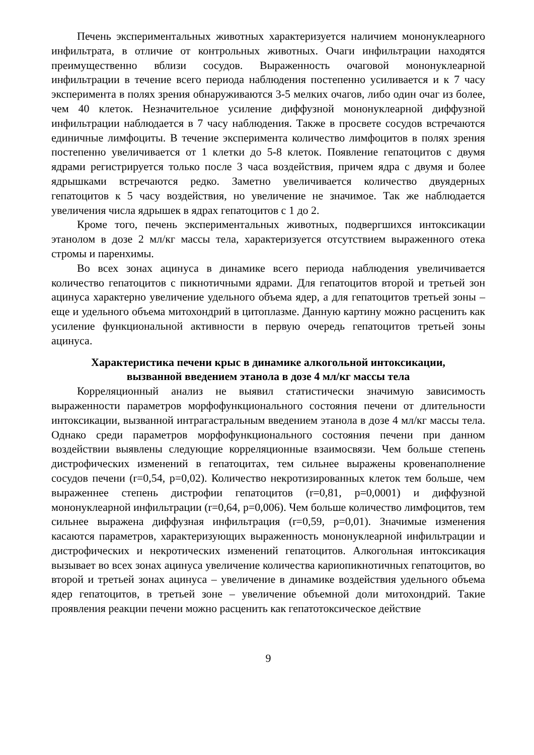Печень экспериментальных животных характеризуется наличием мононуклеарного инфильтрата, в отличие от контрольных животных. Очаги инфильтрации находятся преимущественно вблизи сосудов. Выраженность очаговой мононуклеарной инфильтрации в течение всего периода наблюдения постепенно усиливается и к 7 часу эксперимента в полях зрения обнаруживаются 3-5 мелких очагов, либо один очаг из более, чем 40 клеток. Незначительное усиление диффузной мононуклеарной диффузной инфильтрации наблюдается в 7 часу наблюдения. Также в просвете сосудов встречаются единичные лимфоциты. В течение эксперимента количество лимфоцитов в полях зрения постепенно увеличивается от 1 клетки до 5-8 клеток. Появление гепатоцитов с двумя ядрами регистрируется только после 3 часа воздействия, причем ядра с двумя и более ядрышками встречаются редко. Заметно увеличивается количество двуядерных гепатоцитов к 5 часу воздействия, но увеличение не значимое. Так же наблюдается увеличения числа ядрышек в ядрах гепатоцитов с 1 до 2.
Кроме того, печень экспериментальных животных, подвергшихся интоксикации этанолом в дозе 2 мл/кг массы тела, характеризуется отсутствием выраженного отека стромы и паренхимы.
Во всех зонах ацинуса в динамике всего периода наблюдения увеличивается количество гепатоцитов с пикнотичными ядрами. Для гепатоцитов второй и третьей зон ацинуса характерно увеличение удельного объема ядер, а для гепатоцитов третьей зоны – еще и удельного объема митохондрий в цитоплазме. Данную картину можно расценить как усиление функциональной активности в первую очередь гепатоцитов третьей зоны ацинуса.
Характеристика печени крыс в динамике алкогольной интоксикации,
вызванной введением этанола в дозе 4 мл/кг массы тела
Корреляционный анализ не выявил статистически значимую зависимость выраженности параметров морфофункционального состояния печени от длительности интоксикации, вызванной интрагастральным введением этанола в дозе 4 мл/кг массы тела. Однако среди параметров морфофункционального состояния печени при данном воздействии выявлены следующие корреляционные взаимосвязи. Чем больше степень дистрофических изменений в гепатоцитах, тем сильнее выражены кровенаполнение сосудов печени (r=0,54, p=0,02). Количество некротизированных клеток тем больше, чем выраженнее степень дистрофии гепатоцитов (r=0,81, p=0,0001) и диффузной мононуклеарной инфильтрации (r=0,64, p=0,006). Чем больше количество лимфоцитов, тем сильнее выражена диффузная инфильтрация (r=0,59, p=0,01). Значимые изменения касаются параметров, характеризующих выраженность мононуклеарной инфильтрации и дистрофических и некротических изменений гепатоцитов. Алкогольная интоксикация вызывает во всех зонах ацинуса увеличение количества кариопикнотичных гепатоцитов, во второй и третьей зонах ацинуса – увеличение в динамике воздействия удельного объема ядер гепатоцитов, в третьей зоне – увеличение объемной доли митохондрий. Такие проявления реакции печени можно расценить как гепатотоксическое действие
9